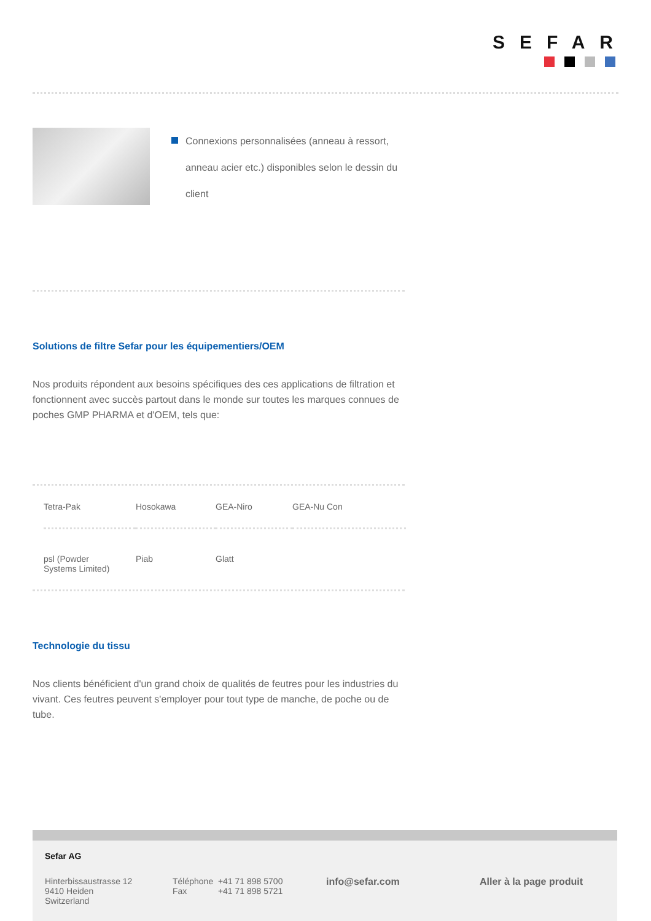SEFAR
Connexions personnalisées (anneau à ressort, anneau acier etc.) disponibles selon le dessin du client
Solutions de filtre Sefar pour les équipementiers/OEM
Nos produits répondent aux besoins spécifiques des ces applications de filtration et fonctionnent avec succès partout dans le monde sur toutes les marques connues de poches GMP PHARMA et d'OEM, tels que:
| Tetra-Pak | Hosokawa | GEA-Niro | GEA-Nu Con |
| psl (Powder Systems Limited) | Piab | Glatt | |
Technologie du tissu
Nos clients bénéficient d'un grand choix de qualités de feutres pour les industries du vivant. Ces feutres peuvent s'employer pour tout type de manche, de poche ou de tube.
Sefar AG
Hinterbissaustrasse 12
9410 Heiden
Switzerland
Téléphone +41 71 898 5700
Fax +41 71 898 5721
info@sefar.com
Aller à la page produit